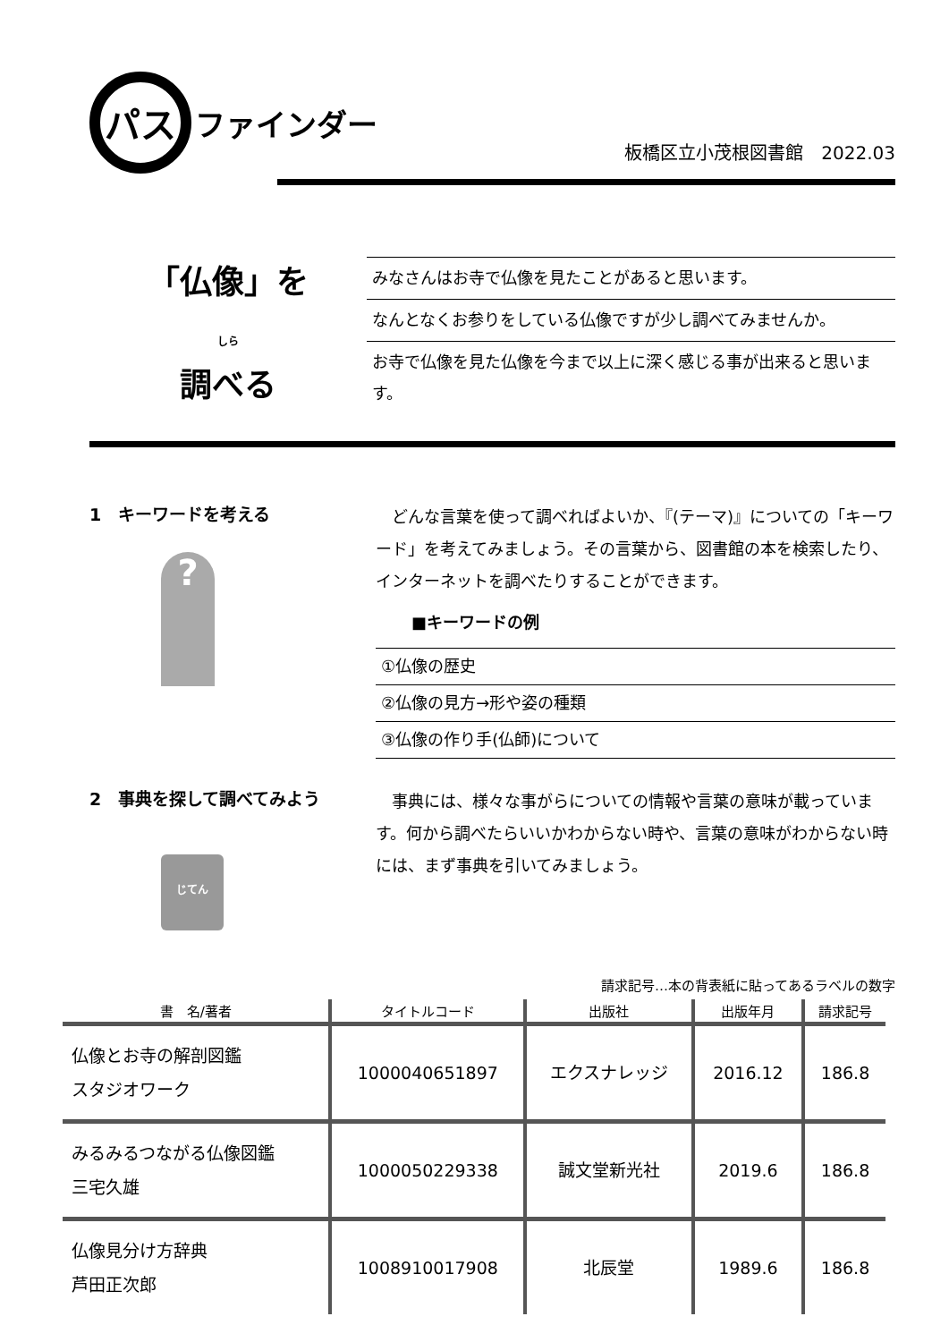パス ファインダー
板橋区立小茂根図書館　2022.03
「仏像」を
しら
調べる
みなさんはお寺で仏像を見たことがあると思います。
なんとなくお参りをしている仏像ですが少し調べてみませんか。
お寺で仏像を見た仏像を今まで以上に深く感じる事が出来ると思います。
1　キーワードを考える
?
　どんな言葉を使って調べればよいか、『(テーマ)』についての「キーワード」を考えてみましょう。その言葉から、図書館の本を検索したり、インターネットを調べたりすることができます。
■キーワードの例
①仏像の歴史
②仏像の見方→形や姿の種類
③仏像の作り手(仏師)について
2　事典を探して調べてみよう
じてん
　事典には、様々な事がらについての情報や言葉の意味が載っています。何から調べたらいいかわからない時や、言葉の意味がわからない時には、まず事典を引いてみましょう。
請求記号…本の背表紙に貼ってあるラベルの数字
| 書 名/著者 | タイトルコード | 出版社 | 出版年月 | 請求記号 |
| --- | --- | --- | --- | --- |
| 仏像とお寺の解剖図鑑 スタジオワーク | 1000040651897 | エクスナレッジ | 2016.12 | 186.8 |
| みるみるつながる仏像図鑑 三宅久雄 | 1000050229338 | 誠文堂新光社 | 2019.6 | 186.8 |
| 仏像見分け方辞典 芦田正次郎 | 1008910017908 | 北辰堂 | 1989.6 | 186.8 |